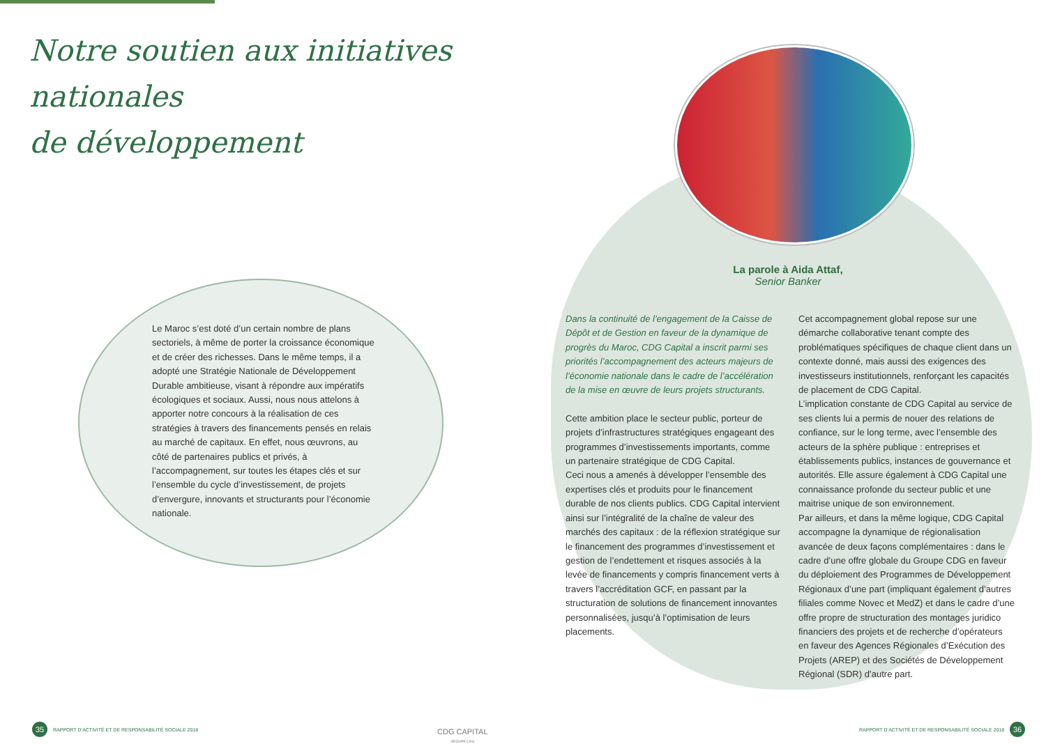Notre soutien aux initiatives nationales
de développement
Le Maroc s’est doté d’un certain nombre de plans sectoriels, à même de porter la croissance économique et de créer des richesses. Dans le même temps, il a adopté une Stratégie Nationale de Développement Durable ambitieuse, visant à répondre aux impératifs écologiques et sociaux. Aussi, nous nous attelons à apporter notre concours à la réalisation de ces stratégies à travers des financements pensés en relais au marché de capitaux. En effet, nous œuvrons, au côté de partenaires publics et privés, à l’accompagnement, sur toutes les étapes clés et sur l’ensemble du cycle d’investissement, de projets d’envergure, innovants et structurants pour l’économie nationale.
35 RAPPORT D’ACTIVITÉ ET DE RESPONSABILITÉ SOCIALE 2018
CDG CAPITAL
GROUPE CDG
La parole à Aida Attaf,
Senior Banker
Dans la continuité de l’engagement de la Caisse de Dépôt et de Gestion en faveur de la dynamique de progrès du Maroc, CDG Capital a inscrit parmi ses priorités l’accompagnement des acteurs majeurs de l’économie nationale dans le cadre de l’accélération de la mise en œuvre de leurs projets structurants.
Cette ambition place le secteur public, porteur de projets d’infrastructures stratégiques engageant des programmes d’investissements importants, comme un partenaire stratégique de CDG Capital.
Ceci nous a amenés à développer l’ensemble des expertises clés et produits pour le financement durable de nos clients publics. CDG Capital intervient ainsi sur l’intégralité de la chaîne de valeur des marchés des capitaux : de la réflexion stratégique sur le financement des programmes d’investissement et gestion de l’endettement et risques associés à la levée de financements y compris financement verts à travers l’accréditation GCF, en passant par la structuration de solutions de financement innovantes personnalisées, jusqu’à l’optimisation de leurs placements.
Cet accompagnement global repose sur une démarche collaborative tenant compte des problématiques spécifiques de chaque client dans un contexte donné, mais aussi des exigences des investisseurs institutionnels, renforçant les capacités de placement de CDG Capital.
L’implication constante de CDG Capital au service de ses clients lui a permis de nouer des relations de confiance, sur le long terme, avec l’ensemble des acteurs de la sphère publique : entreprises et établissements publics, instances de gouvernance et autorités. Elle assure également à CDG Capital une connaissance profonde du secteur public et une maitrise unique de son environnement.
Par ailleurs, et dans la même logique, CDG Capital accompagne la dynamique de régionalisation avancée de deux façons complémentaires : dans le cadre d’une offre globale du Groupe CDG en faveur du déploiement des Programmes de Développement Régionaux d’une part (impliquant également d’autres filiales comme Novec et MedZ) et dans le cadre d’une offre propre de structuration des montages juridico financiers des projets et de recherche d’opérateurs en faveur des Agences Régionales d’Exécution des Projets (AREP) et des Sociétés de Développement Régional (SDR) d’autre part.
RAPPORT D’ACTIVITÉ ET DE RESPONSABILITÉ SOCIALE 2018 36